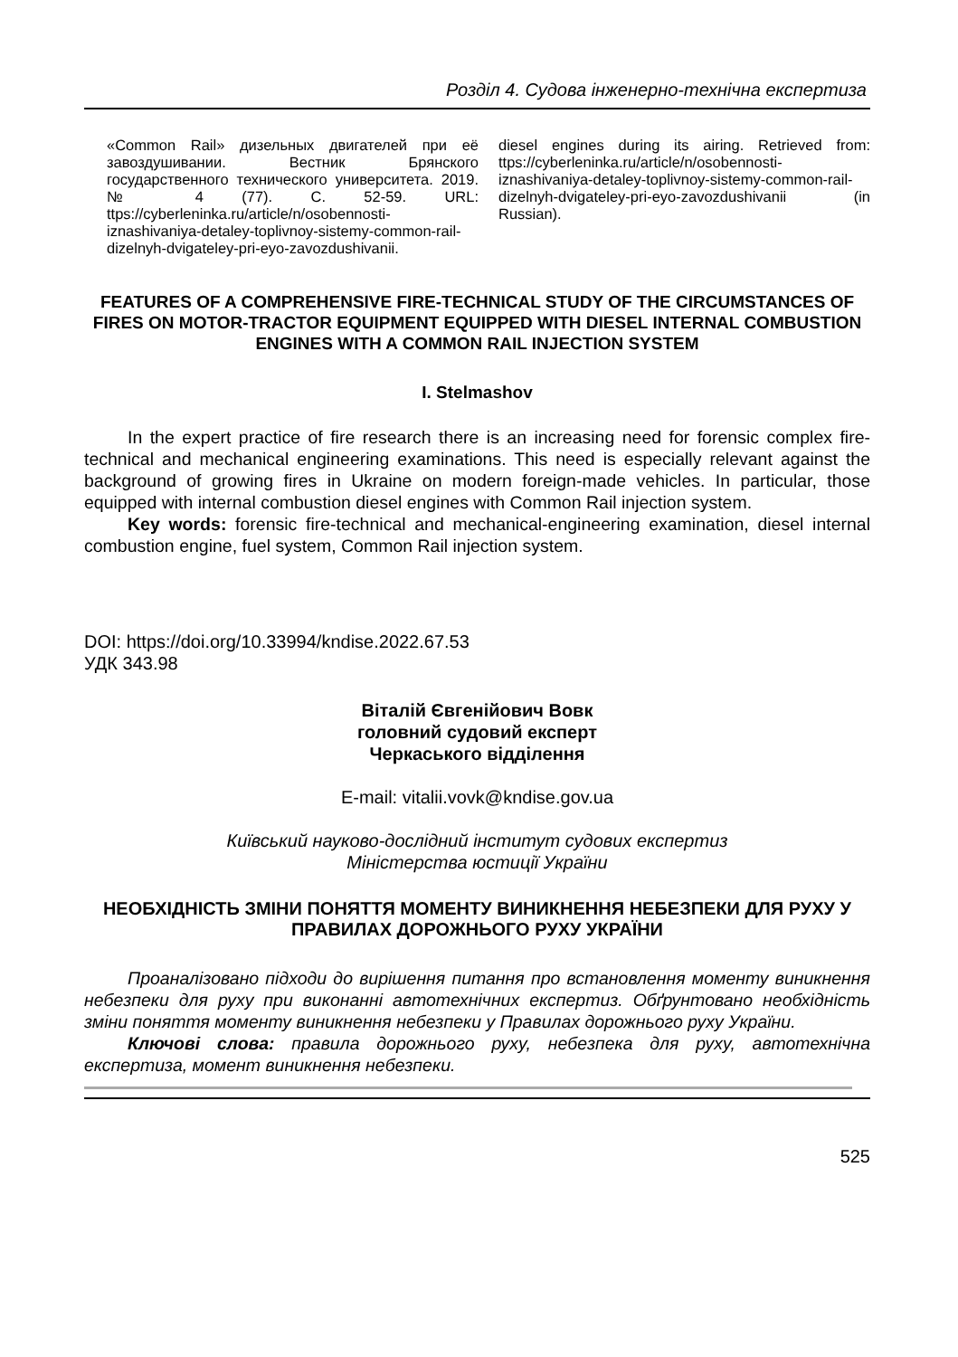Розділ 4. Судова інженерно-технічна експертиза
«Common Rail» дизельных двигателей при её завоздушивании. Вестник Брянского государственного технического университета. 2019. № 4 (77). С. 52-59. URL: ttps://cyberleninka.ru/article/n/osobennosti-iznashivaniya-detaley-toplivnoy-sistemy-common-rail-dizelnyh-dvigateley-pri-eyo-zavozdushivanii.
diesel engines during its airing. Retrieved from: ttps://cyberleninka.ru/article/n/osobennosti-iznashivaniya-detaley-toplivnoy-sistemy-common-rail-dizelnyh-dvigateley-pri-eyo-zavozdushivanii (in Russian).
FEATURES OF A COMPREHENSIVE FIRE-TECHNICAL STUDY OF THE CIRCUMSTANCES OF FIRES ON MOTOR-TRACTOR EQUIPMENT EQUIPPED WITH DIESEL INTERNAL COMBUSTION ENGINES WITH A COMMON RAIL INJECTION SYSTEM
I. Stelmashov
In the expert practice of fire research there is an increasing need for forensic complex fire-technical and mechanical engineering examinations. This need is especially relevant against the background of growing fires in Ukraine on modern foreign-made vehicles. In particular, those equipped with internal combustion diesel engines with Common Rail injection system.
Key words: forensic fire-technical and mechanical-engineering examination, diesel internal combustion engine, fuel system, Common Rail injection system.
DOI: https://doi.org/10.33994/kndise.2022.67.53
УДК 343.98
Віталій Євгенійович Вовк
головний судовий експерт
Черкаського відділення
E-mail: vitalii.vovk@kndise.gov.ua
Київський науково-дослідний інститут судових експертиз
Міністерства юстиції України
НЕОБХІДНІСТЬ ЗМІНИ ПОНЯТТЯ МОМЕНТУ ВИНИКНЕННЯ НЕБЕЗПЕКИ ДЛЯ РУХУ У ПРАВИЛАХ ДОРОЖНЬОГО РУХУ УКРАЇНИ
Проаналізовано підходи до вирішення питання про встановлення моменту виникнення небезпеки для руху при виконанні автотехнічних експертиз. Обґрунтовано необхідність зміни поняття моменту виникнення небезпеки у Правилах дорожнього руху України.
Ключові слова: правила дорожнього руху, небезпека для руху, автотехнічна експертиза, момент виникнення небезпеки.
525